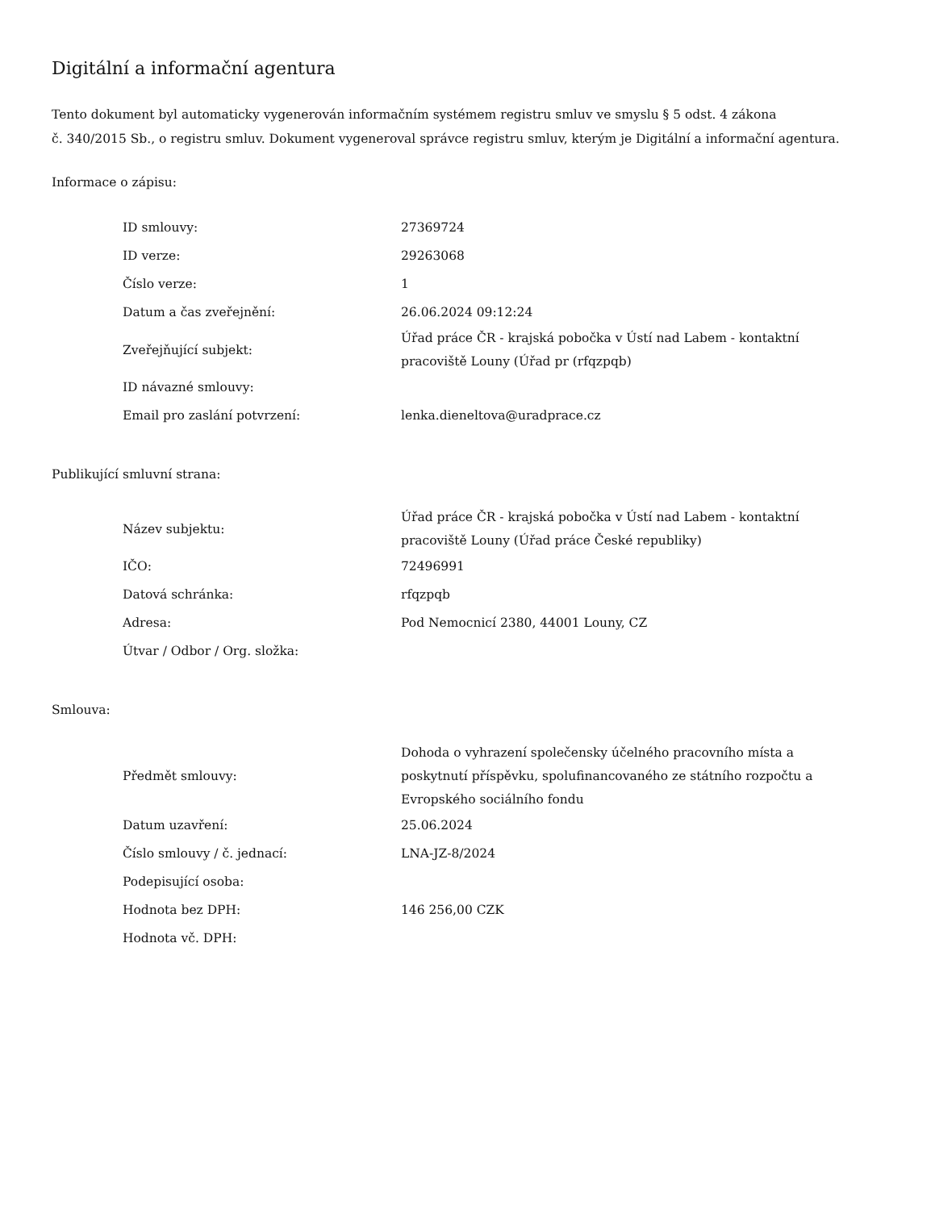Digitální a informační agentura
Tento dokument byl automaticky vygenerován informačním systémem registru smluv ve smyslu § 5 odst. 4 zákona
č. 340/2015 Sb., o registru smluv. Dokument vygeneroval správce registru smluv, kterým je Digitální a informační agentura.
Informace o zápisu:
| ID smlouvy: | 27369724 |
| ID verze: | 29263068 |
| Číslo verze: | 1 |
| Datum a čas zveřejnění: | 26.06.2024 09:12:24 |
| Zveřejňující subjekt: | Úřad práce ČR - krajská pobočka v Ústí nad Labem - kontaktní pracoviště Louny (Úřad pr (rfqzpqb) |
| ID návazné smlouvy: | |
| Email pro zaslání potvrzení: | lenka.dieneltova@uradprace.cz |
Publikující smluvní strana:
| Název subjektu: | Úřad práce ČR - krajská pobočka v Ústí nad Labem - kontaktní pracoviště Louny (Úřad práce České republiky) |
| IČO: | 72496991 |
| Datová schránka: | rfqzpqb |
| Adresa: | Pod Nemocnicí 2380, 44001 Louny, CZ |
| Útvar / Odbor / Org. složka: | |
Smlouva:
| Předmět smlouvy: | Dohoda o vyhrazení společensky účelného pracovního místa a poskytnutí příspěvku, spolufinancovaného ze státního rozpočtu a Evropského sociálního fondu |
| Datum uzavření: | 25.06.2024 |
| Číslo smlouvy / č. jednací: | LNA-JZ-8/2024 |
| Podepisující osoba: | |
| Hodnota bez DPH: | 146 256,00 CZK |
| Hodnota vč. DPH: | |